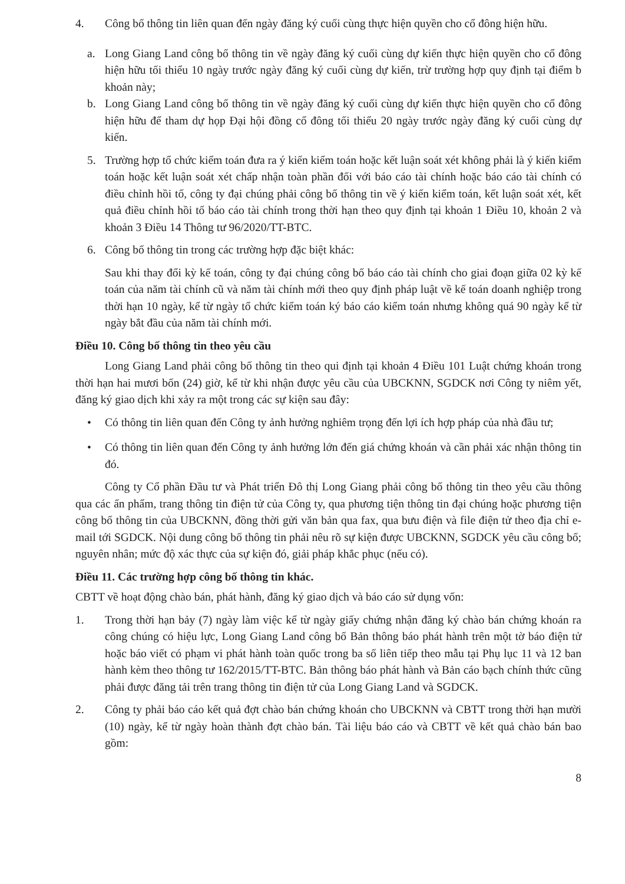4. Công bố thông tin liên quan đến ngày đăng ký cuối cùng thực hiện quyền cho cổ đông hiện hữu.
a. Long Giang Land công bố thông tin về ngày đăng ký cuối cùng dự kiến thực hiện quyền cho cổ đông hiện hữu tối thiểu 10 ngày trước ngày đăng ký cuối cùng dự kiến, trừ trường hợp quy định tại điểm b khoản này;
b. Long Giang Land công bố thông tin về ngày đăng ký cuối cùng dự kiến thực hiện quyền cho cổ đông hiện hữu để tham dự họp Đại hội đồng cổ đông tối thiểu 20 ngày trước ngày đăng ký cuối cùng dự kiến.
5. Trường hợp tổ chức kiểm toán đưa ra ý kiến kiểm toán hoặc kết luận soát xét không phải là ý kiến kiểm toán hoặc kết luận soát xét chấp nhận toàn phần đối với báo cáo tài chính hoặc báo cáo tài chính có điều chỉnh hồi tố, công ty đại chúng phải công bố thông tin về ý kiến kiểm toán, kết luận soát xét, kết quả điều chỉnh hồi tố báo cáo tài chính trong thời hạn theo quy định tại khoản 1 Điều 10, khoản 2 và khoản 3 Điều 14 Thông tư 96/2020/TT-BTC.
6. Công bố thông tin trong các trường hợp đặc biệt khác:
Sau khi thay đổi kỳ kế toán, công ty đại chúng công bố báo cáo tài chính cho giai đoạn giữa 02 kỳ kế toán của năm tài chính cũ và năm tài chính mới theo quy định pháp luật về kế toán doanh nghiệp trong thời hạn 10 ngày, kể từ ngày tổ chức kiểm toán ký báo cáo kiểm toán nhưng không quá 90 ngày kể từ ngày bắt đầu của năm tài chính mới.
Điều 10. Công bố thông tin theo yêu cầu
Long Giang Land phải công bố thông tin theo qui định tại khoản 4 Điều 101 Luật chứng khoán trong thời hạn hai mươi bốn (24) giờ, kể từ khi nhận được yêu cầu của UBCKNN, SGDCK nơi Công ty niêm yết, đăng ký giao dịch khi xảy ra một trong các sự kiện sau đây:
• Có thông tin liên quan đến Công ty ảnh hưởng nghiêm trọng đến lợi ích hợp pháp của nhà đầu tư;
• Có thông tin liên quan đến Công ty ảnh hưởng lớn đến giá chứng khoán và cần phải xác nhận thông tin đó.
Công ty Cổ phần Đầu tư và Phát triển Đô thị Long Giang phải công bố thông tin theo yêu cầu thông qua các ấn phẩm, trang thông tin điện tử của Công ty, qua phương tiện thông tin đại chúng hoặc phương tiện công bố thông tin của UBCKNN, đồng thời gửi văn bản qua fax, qua bưu điện và file điện tử theo địa chỉ e-mail tới SGDCK. Nội dung công bố thông tin phải nêu rõ sự kiện được UBCKNN, SGDCK yêu cầu công bố; nguyên nhân; mức độ xác thực của sự kiện đó, giải pháp khắc phục (nếu có).
Điều 11. Các trường hợp công bố thông tin khác.
CBTT về hoạt động chào bán, phát hành, đăng ký giao dịch và báo cáo sử dụng vốn:
1. Trong thời hạn bảy (7) ngày làm việc kể từ ngày giấy chứng nhận đăng ký chào bán chứng khoán ra công chúng có hiệu lực, Long Giang Land công bố Bản thông báo phát hành trên một tờ báo điện tử hoặc báo viết có phạm vi phát hành toàn quốc trong ba số liên tiếp theo mẫu tại Phụ lục 11 và 12 ban hành kèm theo thông tư 162/2015/TT-BTC. Bản thông báo phát hành và Bản cáo bạch chính thức cũng phải được đăng tải trên trang thông tin điện tử của Long Giang Land và SGDCK.
2. Công ty phải báo cáo kết quả đợt chào bán chứng khoán cho UBCKNN và CBTT trong thời hạn mười (10) ngày, kể từ ngày hoàn thành đợt chào bán. Tài liệu báo cáo và CBTT về kết quả chào bán bao gồm:
8